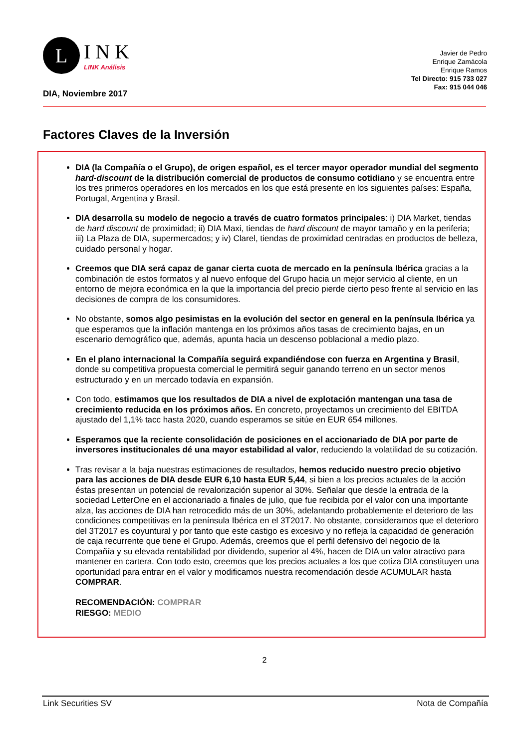L
INK
LINK Análisis
Javier de Pedro
Enrique Zamácola
Enrique Ramos
Tel Directo: 915 733 027
Fax: 915 044 046
DIA, Noviembre 2017
Factores Claves de la Inversión
DIA (la Compañía o el Grupo), de origen español, es el tercer mayor operador mundial del segmento hard-discount de la distribución comercial de productos de consumo cotidiano y se encuentra entre los tres primeros operadores en los mercados en los que está presente en los siguientes países: España, Portugal, Argentina y Brasil.
DIA desarrolla su modelo de negocio a través de cuatro formatos principales: i) DIA Market, tiendas de hard discount de proximidad; ii) DIA Maxi, tiendas de hard discount de mayor tamaño y en la periferia; iii) La Plaza de DIA, supermercados; y iv) Clarel, tiendas de proximidad centradas en productos de belleza, cuidado personal y hogar.
Creemos que DIA será capaz de ganar cierta cuota de mercado en la península Ibérica gracias a la combinación de estos formatos y al nuevo enfoque del Grupo hacia un mejor servicio al cliente, en un entorno de mejora económica en la que la importancia del precio pierde cierto peso frente al servicio en las decisiones de compra de los consumidores.
No obstante, somos algo pesimistas en la evolución del sector en general en la península Ibérica ya que esperamos que la inflación mantenga en los próximos años tasas de crecimiento bajas, en un escenario demográfico que, además, apunta hacia un descenso poblacional a medio plazo.
En el plano internacional la Compañía seguirá expandiéndose con fuerza en Argentina y Brasil, donde su competitiva propuesta comercial le permitirá seguir ganando terreno en un sector menos estructurado y en un mercado todavía en expansión.
Con todo, estimamos que los resultados de DIA a nivel de explotación mantengan una tasa de crecimiento reducida en los próximos años. En concreto, proyectamos un crecimiento del EBITDA ajustado del 1,1% tacc hasta 2020, cuando esperamos se sitúe en EUR 654 millones.
Esperamos que la reciente consolidación de posiciones en el accionariado de DIA por parte de inversores institucionales dé una mayor estabilidad al valor, reduciendo la volatilidad de su cotización.
Tras revisar a la baja nuestras estimaciones de resultados, hemos reducido nuestro precio objetivo para las acciones de DIA desde EUR 6,10 hasta EUR 5,44, si bien a los precios actuales de la acción éstas presentan un potencial de revalorización superior al 30%. Señalar que desde la entrada de la sociedad LetterOne en el accionariado a finales de julio, que fue recibida por el valor con una importante alza, las acciones de DIA han retrocedido más de un 30%, adelantando probablemente el deterioro de las condiciones competitivas en la península Ibérica en el 3T2017. No obstante, consideramos que el deterioro del 3T2017 es coyuntural y por tanto que este castigo es excesivo y no refleja la capacidad de generación de caja recurrente que tiene el Grupo. Además, creemos que el perfil defensivo del negocio de la Compañía y su elevada rentabilidad por dividendo, superior al 4%, hacen de DIA un valor atractivo para mantener en cartera. Con todo esto, creemos que los precios actuales a los que cotiza DIA constituyen una oportunidad para entrar en el valor y modificamos nuestra recomendación desde ACUMULAR hasta COMPRAR.
RECOMENDACIÓN: COMPRAR
RIESGO: MEDIO
2
Link Securities SV Nota de Compañía